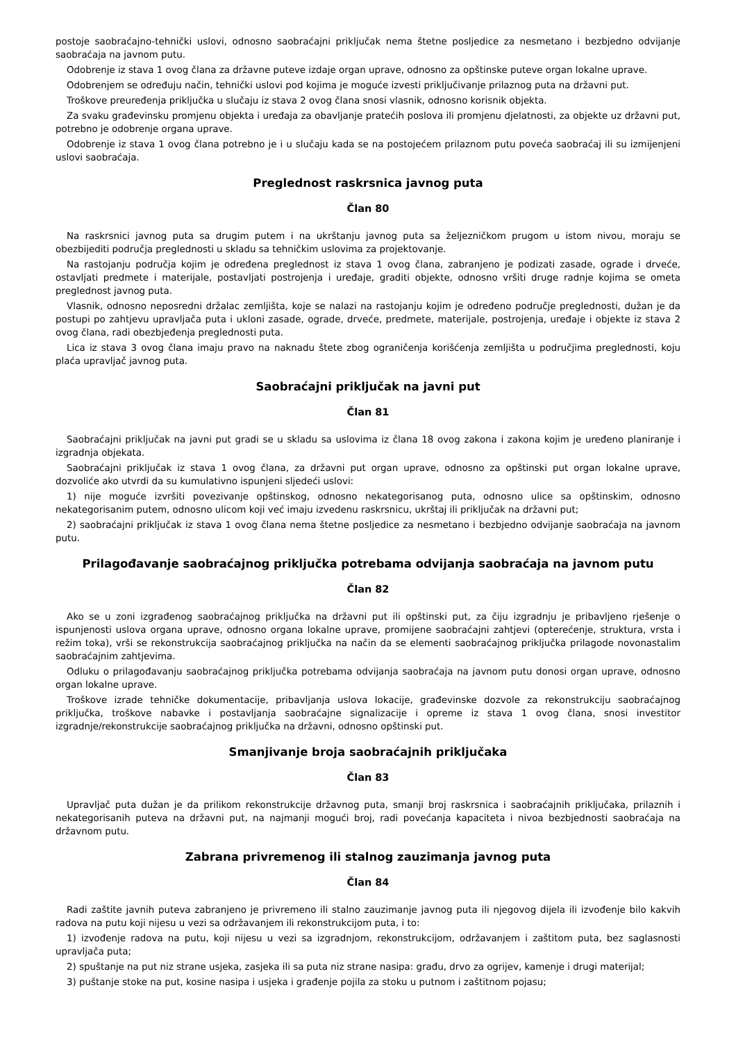postoje saobraćajno-tehnički uslovi, odnosno saobraćajni priključak nema štetne posljedice za nesmetano i bezbjedno odvijanje saobraćaja na javnom putu.
Odobrenje iz stava 1 ovog člana za državne puteve izdaje organ uprave, odnosno za opštinske puteve organ lokalne uprave.
Odobrenjem se određuju način, tehnički uslovi pod kojima je moguće izvesti priključivanje prilaznog puta na državni put.
Troškove preuređenja priključka u slučaju iz stava 2 ovog člana snosi vlasnik, odnosno korisnik objekta.
Za svaku građevinsku promjenu objekta i uređaja za obavljanje pratećih poslova ili promjenu djelatnosti, za objekte uz državni put, potrebno je odobrenje organa uprave.
Odobrenje iz stava 1 ovog člana potrebno je i u slučaju kada se na postojećem prilaznom putu poveća saobraćaj ili su izmijenjeni uslovi saobraćaja.
Preglednost raskrsnica javnog puta
Član 80
Na raskrsnici javnog puta sa drugim putem i na ukrštanju javnog puta sa željezničkom prugom u istom nivou, moraju se obezbijediti područja preglednosti u skladu sa tehničkim uslovima za projektovanje.
Na rastojanju područja kojim je određena preglednost iz stava 1 ovog člana, zabranjeno je podizati zasade, ograde i drveće, ostavljati predmete i materijale, postavljati postrojenja i uređaje, graditi objekte, odnosno vršiti druge radnje kojima se ometa preglednost javnog puta.
Vlasnik, odnosno neposredni držalac zemljišta, koje se nalazi na rastojanju kojim je određeno područje preglednosti, dužan je da postupi po zahtjevu upravljača puta i ukloni zasade, ograde, drveće, predmete, materijale, postrojenja, uređaje i objekte iz stava 2 ovog člana, radi obezbjeđenja preglednosti puta.
Lica iz stava 3 ovog člana imaju pravo na naknadu štete zbog ograničenja korišćenja zemljišta u područjima preglednosti, koju plaća upravljač javnog puta.
Saobraćajni priključak na javni put
Član 81
Saobraćajni priključak na javni put gradi se u skladu sa uslovima iz člana 18 ovog zakona i zakona kojim je uređeno planiranje i izgradnja objekata.
Saobraćajni priključak iz stava 1 ovog člana, za državni put organ uprave, odnosno za opštinski put organ lokalne uprave, dozvoliće ako utvrdi da su kumulativno ispunjeni sljedeći uslovi:
1) nije moguće izvršiti povezivanje opštinskog, odnosno nekategorisanog puta, odnosno ulice sa opštinskim, odnosno nekategorisanim putem, odnosno ulicom koji već imaju izvedenu raskrsnicu, ukrštaj ili priključak na državni put;
2) saobraćajni priključak iz stava 1 ovog člana nema štetne posljedice za nesmetano i bezbjedno odvijanje saobraćaja na javnom putu.
Prilagođavanje saobraćajnog priključka potrebama odvijanja saobraćaja na javnom putu
Član 82
Ako se u zoni izgrađenog saobraćajnog priključka na državni put ili opštinski put, za čiju izgradnju je pribavljeno rješenje o ispunjenosti uslova organa uprave, odnosno organa lokalne uprave, promijene saobraćajni zahtjevi (opterećenje, struktura, vrsta i režim toka), vrši se rekonstrukcija saobraćajnog priključka na način da se elementi saobraćajnog priključka prilagode novonastalim saobraćajnim zahtjevima.
Odluku o prilagođavanju saobraćajnog priključka potrebama odvijanja saobraćaja na javnom putu donosi organ uprave, odnosno organ lokalne uprave.
Troškove izrade tehničke dokumentacije, pribavljanja uslova lokacije, građevinske dozvole za rekonstrukciju saobraćajnog priključka, troškove nabavke i postavljanja saobraćajne signalizacije i opreme iz stava 1 ovog člana, snosi investitor izgradnje/rekonstrukcije saobraćajnog priključka na državni, odnosno opštinski put.
Smanjivanje broja saobraćajnih priključaka
Član 83
Upravljač puta dužan je da prilikom rekonstrukcije državnog puta, smanji broj raskrsnica i saobraćajnih priključaka, prilaznih i nekategorisanih puteva na državni put, na najmanji mogući broj, radi povećanja kapaciteta i nivoa bezbjednosti saobraćaja na državnom putu.
Zabrana privremenog ili stalnog zauzimanja javnog puta
Član 84
Radi zaštite javnih puteva zabranjeno je privremeno ili stalno zauzimanje javnog puta ili njegovog dijela ili izvođenje bilo kakvih radova na putu koji nijesu u vezi sa održavanjem ili rekonstrukcijom puta, i to:
1) izvođenje radova na putu, koji nijesu u vezi sa izgradnjom, rekonstrukcijom, održavanjem i zaštitom puta, bez saglasnosti upravljača puta;
2) spuštanje na put niz strane usjeka, zasjeka ili sa puta niz strane nasipa: građu, drvo za ogrijev, kamenje i drugi materijal;
3) puštanje stoke na put, kosine nasipa i usjeka i građenje pojila za stoku u putnom i zaštitnom pojasu;